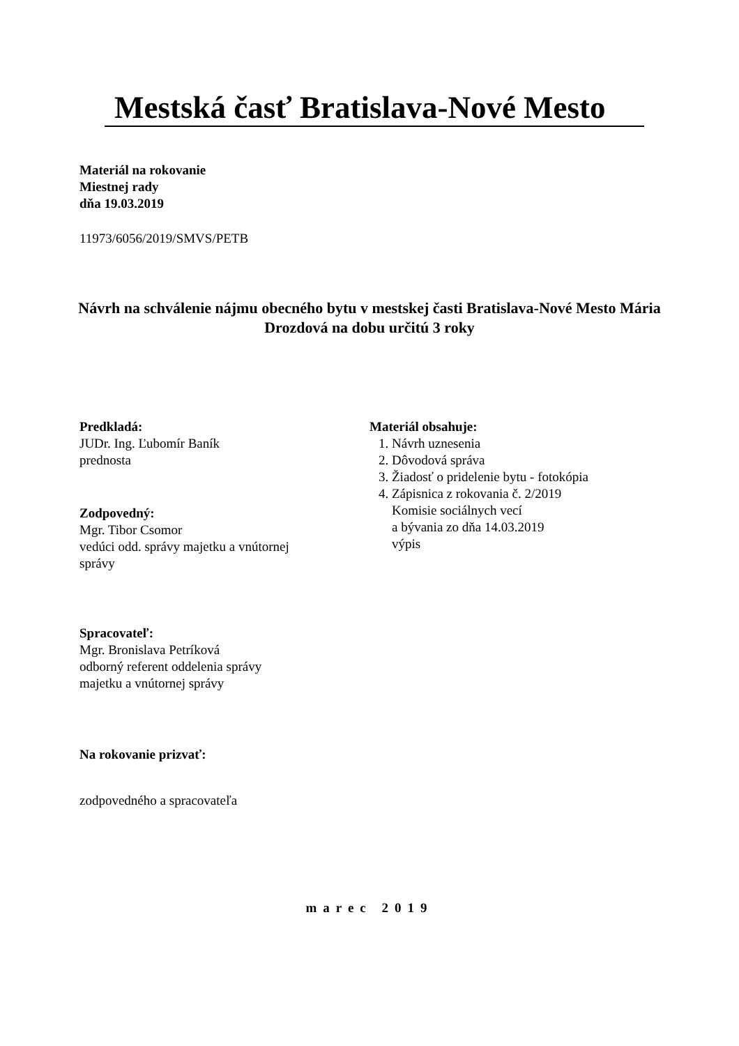Mestská časť Bratislava-Nové Mesto
Materiál na rokovanie
Miestnej rady
dňa 19.03.2019
11973/6056/2019/SMVS/PETB
Návrh na schválenie nájmu obecného bytu v mestskej časti Bratislava-Nové Mesto Mária Drozdová na dobu určitú 3 roky
Predkladá:
JUDr. Ing. Ľubomír Baník
prednosta
Materiál obsahuje:
1. Návrh uznesenia
2. Dôvodová správa
3. Žiadosť o pridelenie bytu - fotokópia
4. Zápisnica z rokovania č. 2/2019
Komisie sociálnych vecí
a bývania zo dňa 14.03.2019
výpis
Zodpovedný:
Mgr. Tibor Csomor
vedúci odd. správy majetku a vnútornej
správy
Spracovateľ:
Mgr. Bronislava Petríková
odborný referent oddelenia správy
majetku a vnútornej správy
Na rokovanie prizvať:
zodpovedného a spracovateľa
marec 2019